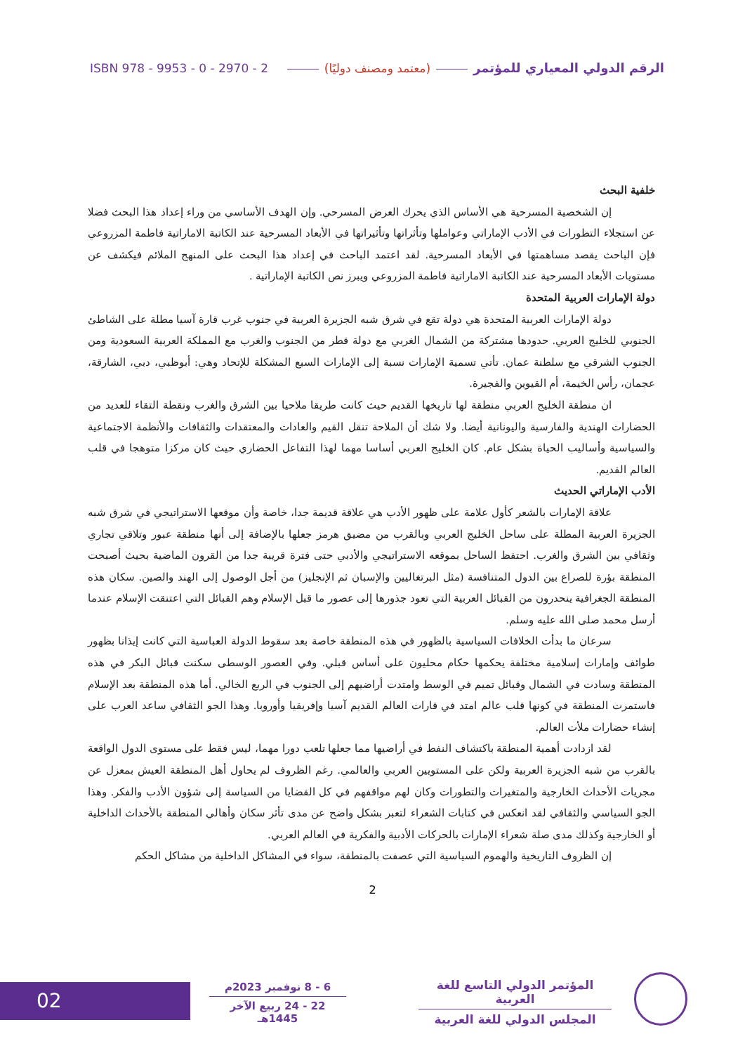الرقم الدولي المعياري للمؤتمر (معتمد ومصنف دوليًا) ISBN 978 - 9953 - 0 - 2970 - 2
خلفية البحث
إن الشخصية المسرحية هي الأساس الذي يحرك العرض المسرحي. وإن الهدف الأساسي من وراء إعداد هذا البحث فضلا عن استجلاء التطورات في الأدب الإماراتي وعواملها وتأثراتها وتأثيراتها في الأبعاد المسرحية عند الكاتبة الاماراتية فاطمة المزروعي فإن الباحث يقصد مساهمتها في الأبعاد المسرحية. لقد اعتمد الباحث في إعداد هذا البحث على المنهج الملائم فيكشف عن مستويات الأبعاد المسرحية عند الكاتبة الاماراتية فاطمة المزروعي ويبرز نص الكاتبة الإماراتية .
دولة الإمارات العربية المتحدة
دولة الإمارات العربية المتحدة هي دولة تقع في شرق شبه الجزيرة العربية في جنوب غرب قارة آسيا مطلة على الشاطئ الجنوبي للخليج العربي. حدودها مشتركة من الشمال الغربي مع دولة قطر من الجنوب والغرب مع المملكة العربية السعودية ومن الجنوب الشرقي مع سلطنة عمان. تأتي تسمية الإمارات نسبة إلى الإمارات السبع المشكلة للإتحاد وهي: أبوظبي، دبي، الشارقة، عجمان، رأس الخيمة، أم القيوين والفجيرة.
ان منطقة الخليج العربي منطقة لها تاريخها القديم حيث كانت طريقا ملاحيا بين الشرق والغرب ونقطة التقاء للعديد من الحضارات الهندية والفارسية واليونانية أيضا. ولا شك أن الملاحة تنقل القيم والعادات والمعتقدات والثقافات والأنظمة الاجتماعية والسياسية وأساليب الحياة بشكل عام. كان الخليج العربي أساسا مهما لهذا التفاعل الحضاري حيث كان مركزا متوهجا في قلب العالم القديم.
الأدب الإماراتي الحديث
علاقة الإمارات بالشعر كأول علامة على ظهور الأدب هي علاقة قديمة جدا، خاصة وأن موقعها الاستراتيجي في شرق شبه الجزيرة العربية المطلة على ساحل الخليج العربي وبالقرب من مضيق هرمز جعلها بالإضافة إلى أنها منطقة عبور وتلاقي تجاري وثقافي بين الشرق والغرب. احتفظ الساحل بموقعه الاستراتيجي والأدبي حتى فترة قريبة جدا من القرون الماضية بحيث أصبحت المنطقة بؤرة للصراع بين الدول المتنافسة (مثل البرتغاليين والإسبان ثم الإنجليز) من أجل الوصول إلى الهند والصين. سكان هذه المنطقة الجغرافية ينحدرون من القبائل العربية التي تعود جذورها إلى عصور ما قبل الإسلام وهم القبائل التي اعتنقت الإسلام عندما أرسل محمد صلى الله عليه وسلم.
سرعان ما بدأت الخلافات السياسية بالظهور في هذه المنطقة خاصة بعد سقوط الدولة العباسية التي كانت إيذانا بظهور طوائف وإمارات إسلامية مختلفة يحكمها حكام محليون على أساس قبلي. وفي العصور الوسطى سكنت قبائل البكر في هذه المنطقة وسادت في الشمال وقبائل تميم في الوسط وامتدت أراضيهم إلى الجنوب في الربع الخالي. أما هذه المنطقة بعد الإسلام فاستمرت المنطقة في كونها قلب عالم امتد في قارات العالم القديم آسيا وإفريقيا وأوروبا. وهذا الجو الثقافي ساعد العرب على إنشاء حضارات ملأت العالم.
لقد ازدادت أهمية المنطقة باكتشاف النفط في أراضيها مما جعلها تلعب دورا مهما، ليس فقط على مستوى الدول الواقعة بالقرب من شبه الجزيرة العربية ولكن على المستويين العربي والعالمي. رغم الظروف لم يحاول أهل المنطقة العيش بمعزل عن مجريات الأحداث الخارجية والمتغيرات والتطورات وكان لهم مواقفهم في كل القضايا من السياسة إلى شؤون الأدب والفكر. وهذا الجو السياسي والثقافي لقد انعكس في كتابات الشعراء لتعبر بشكل واضح عن مدى تأثر سكان وأهالي المنطقة بالأحداث الداخلية أو الخارجية وكذلك مدى صلة شعراء الإمارات بالحركات الأدبية والفكرية في العالم العربي.
إن الظروف التاريخية والهموم السياسية التي عصفت بالمنطقة، سواء في المشاكل الداخلية من مشاكل الحكم
2
02
6 - 8 نوفمبر 2023م
22 - 24 ربيع الآخر 1445هـ
المؤتمر الدولي التاسع للغة العربية
المجلس الدولي للغة العربية